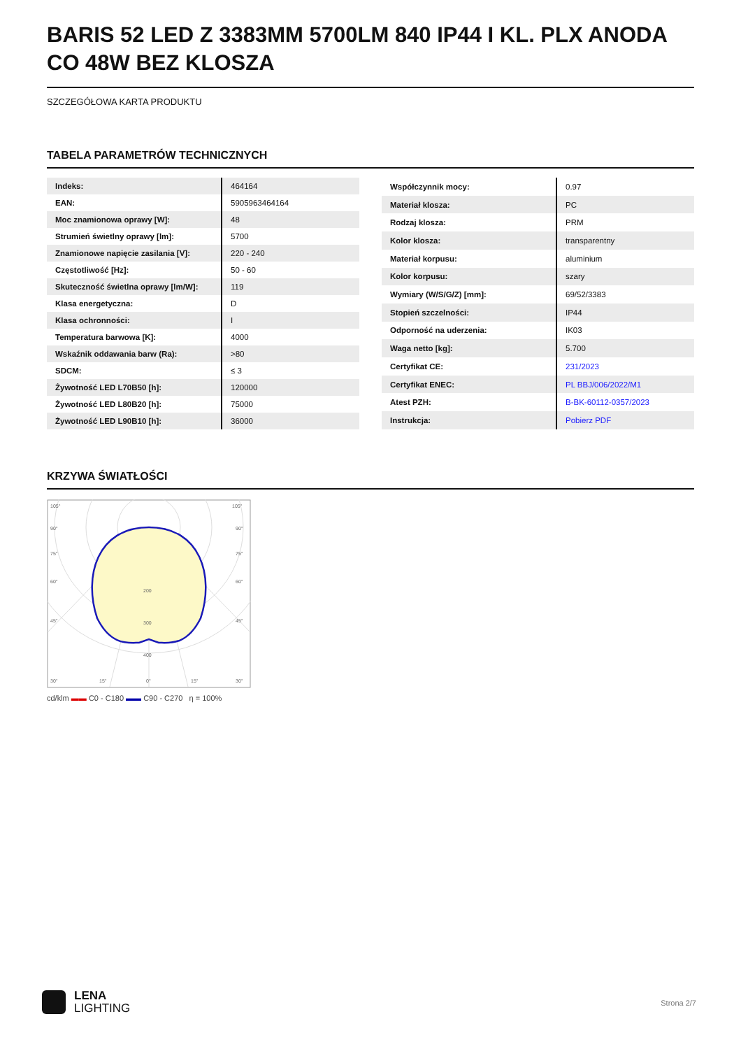BARIS 52 LED Z 3383MM 5700LM 840 IP44 I KL. PLX ANODA CO 48W BEZ KLOSZA
SZCZEGÓŁOWA KARTA PRODUKTU
TABELA PARAMETRÓW TECHNICZNYCH
| Indeks: | 464164 |
| EAN: | 5905963464164 |
| Moc znamionowa oprawy [W]: | 48 |
| Strumień świetlny oprawy [lm]: | 5700 |
| Znamionowe napięcie zasilania [V]: | 220 - 240 |
| Częstotliwość [Hz]: | 50 - 60 |
| Skuteczność świetlna oprawy [lm/W]: | 119 |
| Klasa energetyczna: | D |
| Klasa ochronności: | I |
| Temperatura barwowa [K]: | 4000 |
| Wskaźnik oddawania barw (Ra): | >80 |
| SDCM: | ≤ 3 |
| Żywotność LED L70B50 [h]: | 120000 |
| Żywotność LED L80B20 [h]: | 75000 |
| Żywotność LED L90B10 [h]: | 36000 |
| Współczynnik mocy: | 0.97 |
| Materiał klosza: | PC |
| Rodzaj klosza: | PRM |
| Kolor klosza: | transparentny |
| Materiał korpusu: | aluminium |
| Kolor korpusu: | szary |
| Wymiary (W/S/G/Z) [mm]: | 69/52/3383 |
| Stopień szczelności: | IP44 |
| Odporność na uderzenia: | IK03 |
| Waga netto [kg]: | 5.700 |
| Certyfikat CE: | 231/2023 |
| Certyfikat ENEC: | PL BBJ/006/2022/M1 |
| Atest PZH: | B-BK-60112-0357/2023 |
| Instrukcja: | Pobierz PDF |
KRZYWA ŚWIATŁOŚCI
105°
105°
90°
90°
75°
75°
60°
60°
45°
45°
200
300
400
30°
15°
0°
15°
30°
cd/klm ▬▬ C0 - C180 ▬▬ C90 - C270 η = 100%
LENA
LIGHTING
Strona 2/7